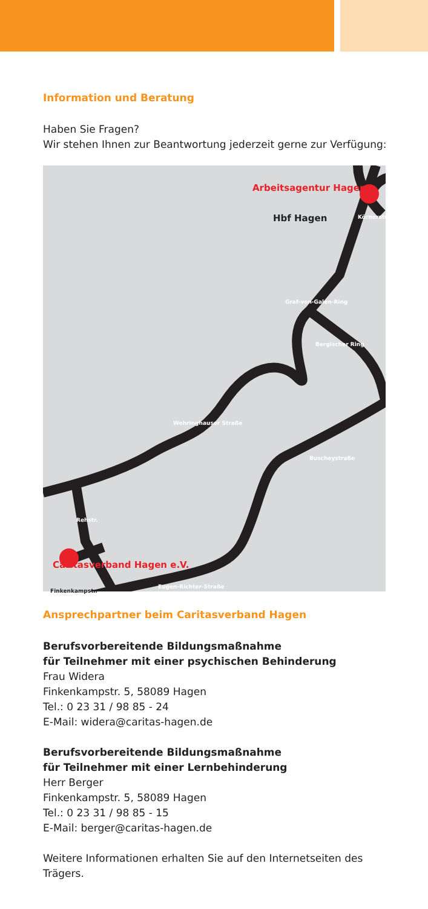Information und Beratung
Haben Sie Fragen?
Wir stehen Ihnen zur Beantwortung jederzeit gerne zur Verfügung:
Arbeitsagentur Hagen
Hbf Hagen
Caritasverband Hagen e.V.
Finkenkampstr.
Eugen-Richter-Straße
Buscheystraße
Bergischer Ring
Graf-von-Galen-Ring
Wehringhauser Straße
Rehstr.
Körnerstraße
Ansprechpartner beim Caritasverband Hagen
Berufsvorbereitende Bildungsmaßnahme
für Teilnehmer mit einer psychischen Behinderung
Frau Widera
Finkenkampstr. 5, 58089 Hagen
Tel.: 0 23 31 / 98 85 - 24
E-Mail: widera@caritas-hagen.de
Berufsvorbereitende Bildungsmaßnahme
für Teilnehmer mit einer Lernbehinderung
Herr Berger
Finkenkampstr. 5, 58089 Hagen
Tel.: 0 23 31 / 98 85 - 15
E-Mail: berger@caritas-hagen.de
Weitere Informationen erhalten Sie auf den Internetseiten des Trägers.